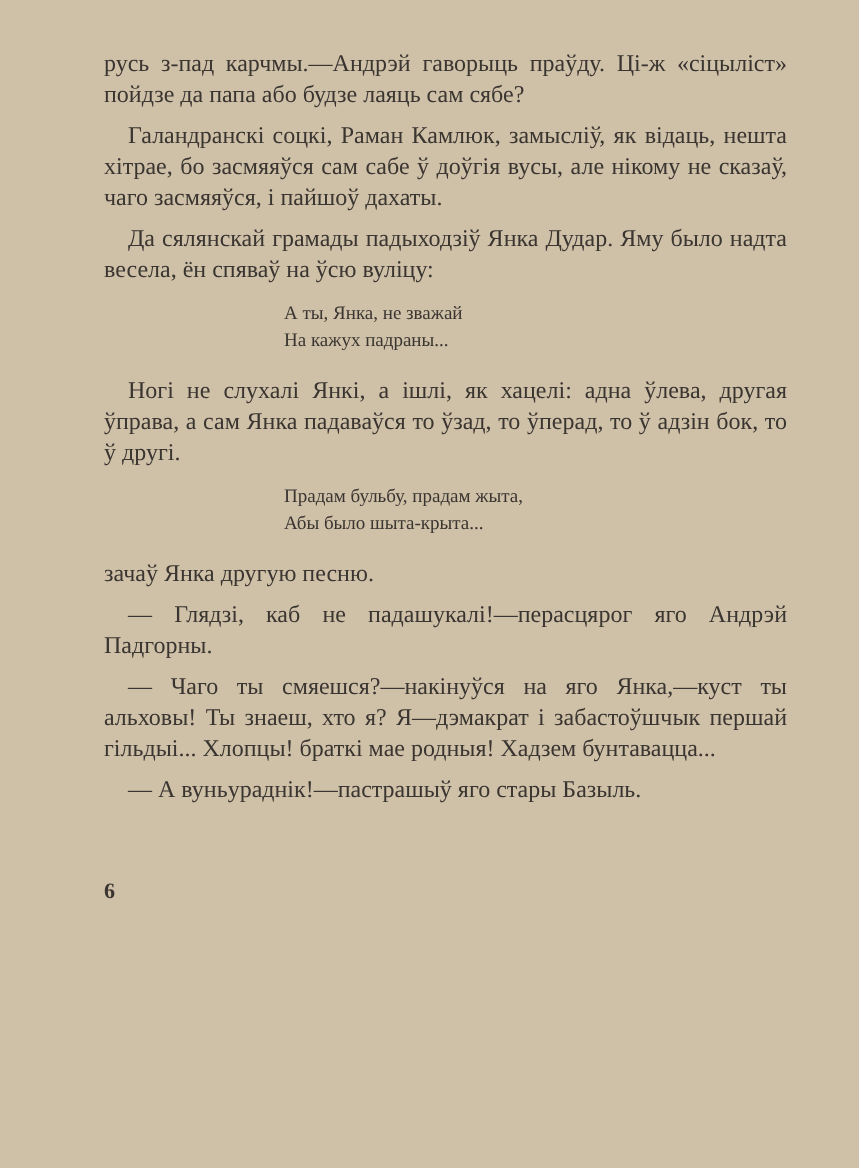русь з-пад карчмы.—Андрэй гаворыць праўду. Ці-ж «сіцыліст» пойдзе да папа або будзе лаяць сам сябе?
Галандранскі соцкі, Раман Камлюк, замысліў, як відаць, нешта хітрае, бо засмяяўся сам сабе ў доўгія вусы, але нікому не сказаў, чаго засмяяўся, і пайшоў дахаты.
Да сялянскай грамады падыходзіў Янка Дудар. Яму было надта весела, ён спяваў на ўсю вуліцу:
А ты, Янка, не зважай
На кажух падраны...
Ногі не слухалі Янкі, а ішлі, як хацелі: адна ўлева, другая ўправа, а сам Янка падаваўся то ўзад, то ўперад, то ў адзін бок, то ў другі.
Прадам бульбу, прадам жыта,
Абы было шыта-крыта...
зачаў Янка другую песню.
— Глядзі, каб не падашукалі!—перасцярог яго Андрэй Падгорны.
— Чаго ты смяешся?—накінуўся на яго Янка,—куст ты альховы! Ты знаеш, хто я? Я—дэмакрат і забастоўшчык першай гільдыі... Хлопцы! браткі мае родныя! Хадзем бунтавацца...
— А вуньураднік!—пастрашыў яго стары Базыль.
6